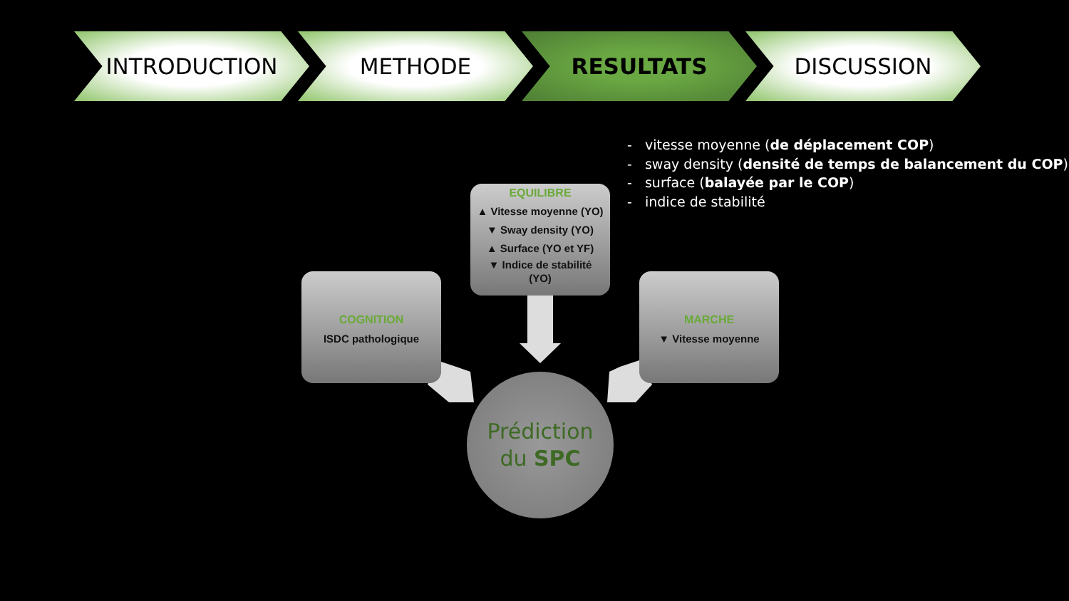INTRODUCTION METHODE RESULTATS DISCUSSION
- vitesse moyenne (de déplacement COP)
- sway density (densité de temps de balancement du COP)
- surface (balayée par le COP)
- indice de stabilité
EQUILIBRE
▲ Vitesse moyenne (YO)
▼ Sway density (YO)
▲ Surface (YO et YF)
▼ Indice de stabilité
(YO)
COGNITION
ISDC pathologique
MARCHE
▼ Vitesse moyenne
Prédiction
du SPC